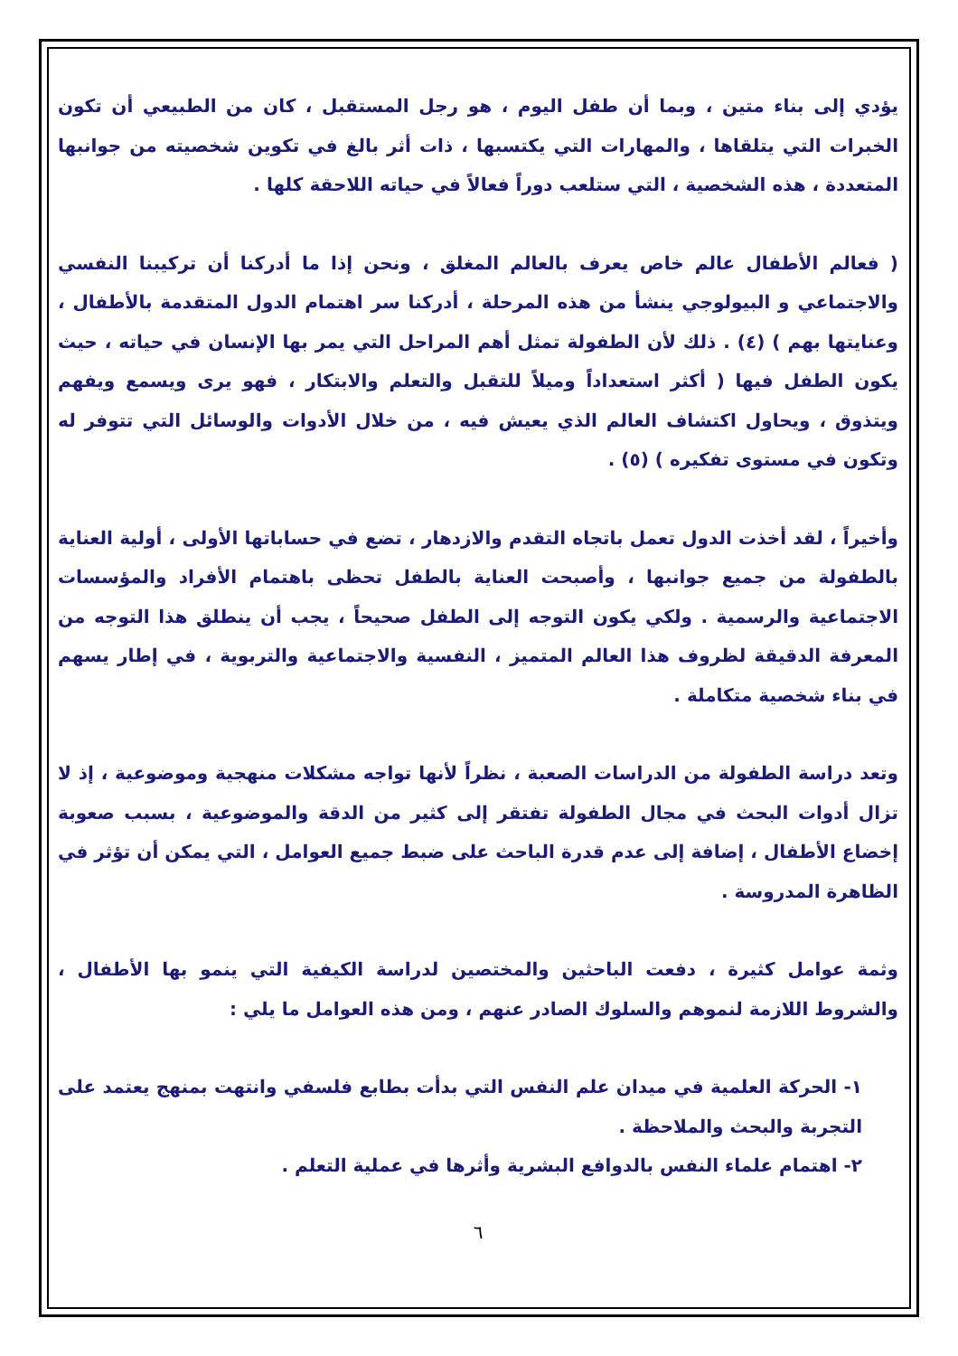يؤدي إلى بناء متين ، وبما أن طفل اليوم ، هو رجل المستقبل ، كان من الطبيعي أن تكون الخبرات التي يتلقاها ، والمهارات التي يكتسبها ، ذات أثر بالغ في تكوين شخصيته من جوانبها المتعددة ، هذه الشخصية ، التي ستلعب دوراً فعالاً في حياته اللاحقة كلها .
( فعالم الأطفال عالم خاص يعرف بالعالم المغلق ، ونحن إذا ما أدركنا أن تركيبنا النفسي والاجتماعي و البيولوجي ينشأ من هذه المرحلة ، أدركنا سر اهتمام الدول المتقدمة بالأطفال ، وعنايتها بهم ) (٤) . ذلك لأن الطفولة تمثل أهم المراحل التي يمر بها الإنسان في حياته ، حيث يكون الطفل فيها ( أكثر استعداداً وميلاً للتقبل والتعلم والابتكار ، فهو يرى ويسمع ويفهم ويتذوق ، ويحاول اكتشاف العالم الذي يعيش فيه ، من خلال الأدوات والوسائل التي تتوفر له وتكون في مستوى تفكيره ) (٥) .
وأخيراً ، لقد أخذت الدول تعمل باتجاه التقدم والازدهار ، تضع في حساباتها الأولى ، أولية العناية بالطفولة من جميع جوانبها ، وأصبحت العناية بالطفل تحظى باهتمام الأفراد والمؤسسات الاجتماعية والرسمية . ولكي يكون التوجه إلى الطفل صحيحاً ، يجب أن ينطلق هذا التوجه من المعرفة الدقيقة لظروف هذا العالم المتميز ، النفسية والاجتماعية والتربوية ، في إطار يسهم في بناء شخصية متكاملة .
وتعد دراسة الطفولة من الدراسات الصعبة ، نظراً لأنها تواجه مشكلات منهجية وموضوعية ، إذ لا تزال أدوات البحث في مجال الطفولة تفتقر إلى كثير من الدقة والموضوعية ، بسبب صعوبة إخضاع الأطفال ، إضافة إلى عدم قدرة الباحث على ضبط جميع العوامل ، التي يمكن أن تؤثر في الظاهرة المدروسة .
وثمة عوامل كثيرة ، دفعت الباحثين والمختصين لدراسة الكيفية التي ينمو بها الأطفال ، والشروط اللازمة لنموهم والسلوك الصادر عنهم ، ومن هذه العوامل ما يلي :
١- الحركة العلمية في ميدان علم النفس التي بدأت بطابع فلسفي وانتهت بمنهج يعتمد على التجربة والبحث والملاحظة .
٢- اهتمام علماء النفس بالدوافع البشرية وأثرها في عملية التعلم .
٦